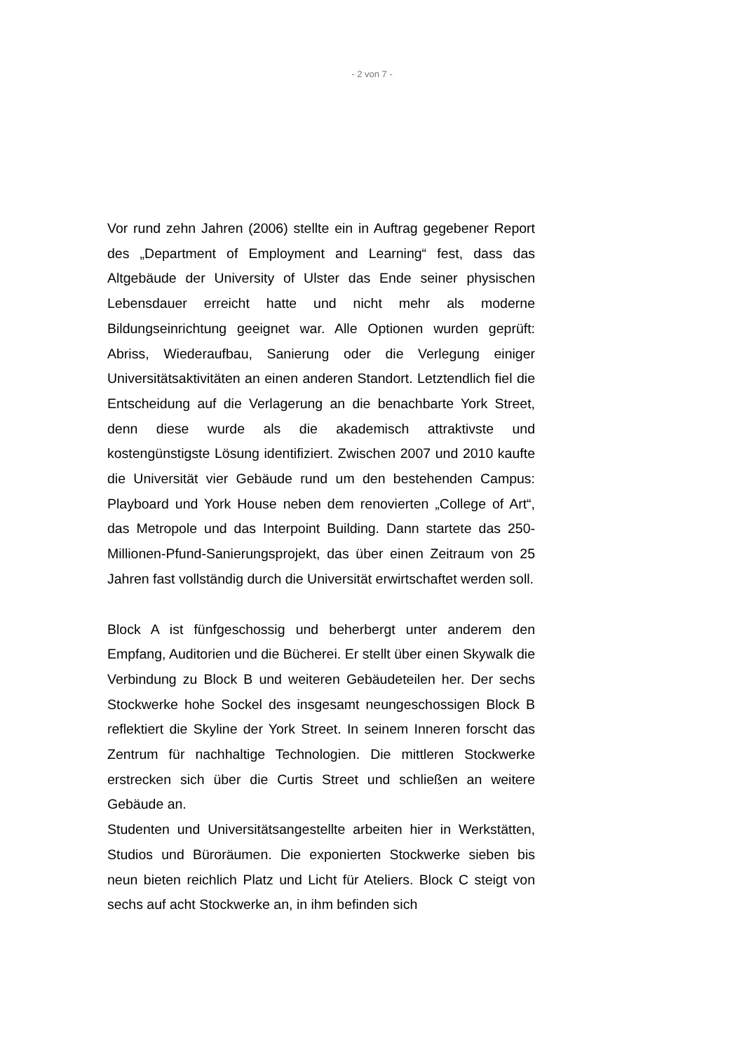- 2 von 7 -
Vor rund zehn Jahren (2006) stellte ein in Auftrag gegebener Report des „Department of Employment and Learning“ fest, dass das Altgebäude der University of Ulster das Ende seiner physischen Lebensdauer erreicht hatte und nicht mehr als moderne Bildungseinrichtung geeignet war. Alle Optionen wurden geprüft: Abriss, Wiederaufbau, Sanierung oder die Verlegung einiger Universitätsaktivitäten an einen anderen Standort. Letztendlich fiel die Entscheidung auf die Verlagerung an die benachbarte York Street, denn diese wurde als die akademisch attraktivste und kostengünstigste Lösung identifiziert. Zwischen 2007 und 2010 kaufte die Universität vier Gebäude rund um den bestehenden Campus: Playboard und York House neben dem renovierten „College of Art“, das Metropole und das Interpoint Building. Dann startete das 250-Millionen-Pfund-Sanierungsprojekt, das über einen Zeitraum von 25 Jahren fast vollständig durch die Universität erwirtschaftet werden soll.
Block A ist fünfgeschossig und beherbergt unter anderem den Empfang, Auditorien und die Bücherei. Er stellt über einen Skywalk die Verbindung zu Block B und weiteren Gebäudeteilen her. Der sechs Stockwerke hohe Sockel des insgesamt neungeschossigen Block B reflektiert die Skyline der York Street. In seinem Inneren forscht das Zentrum für nachhaltige Technologien. Die mittleren Stockwerke erstrecken sich über die Curtis Street und schließen an weitere Gebäude an.
Studenten und Universitätsangestellte arbeiten hier in Werkstätten, Studios und Büroräumen. Die exponierten Stockwerke sieben bis neun bieten reichlich Platz und Licht für Ateliers. Block C steigt von sechs auf acht Stockwerke an, in ihm befinden sich